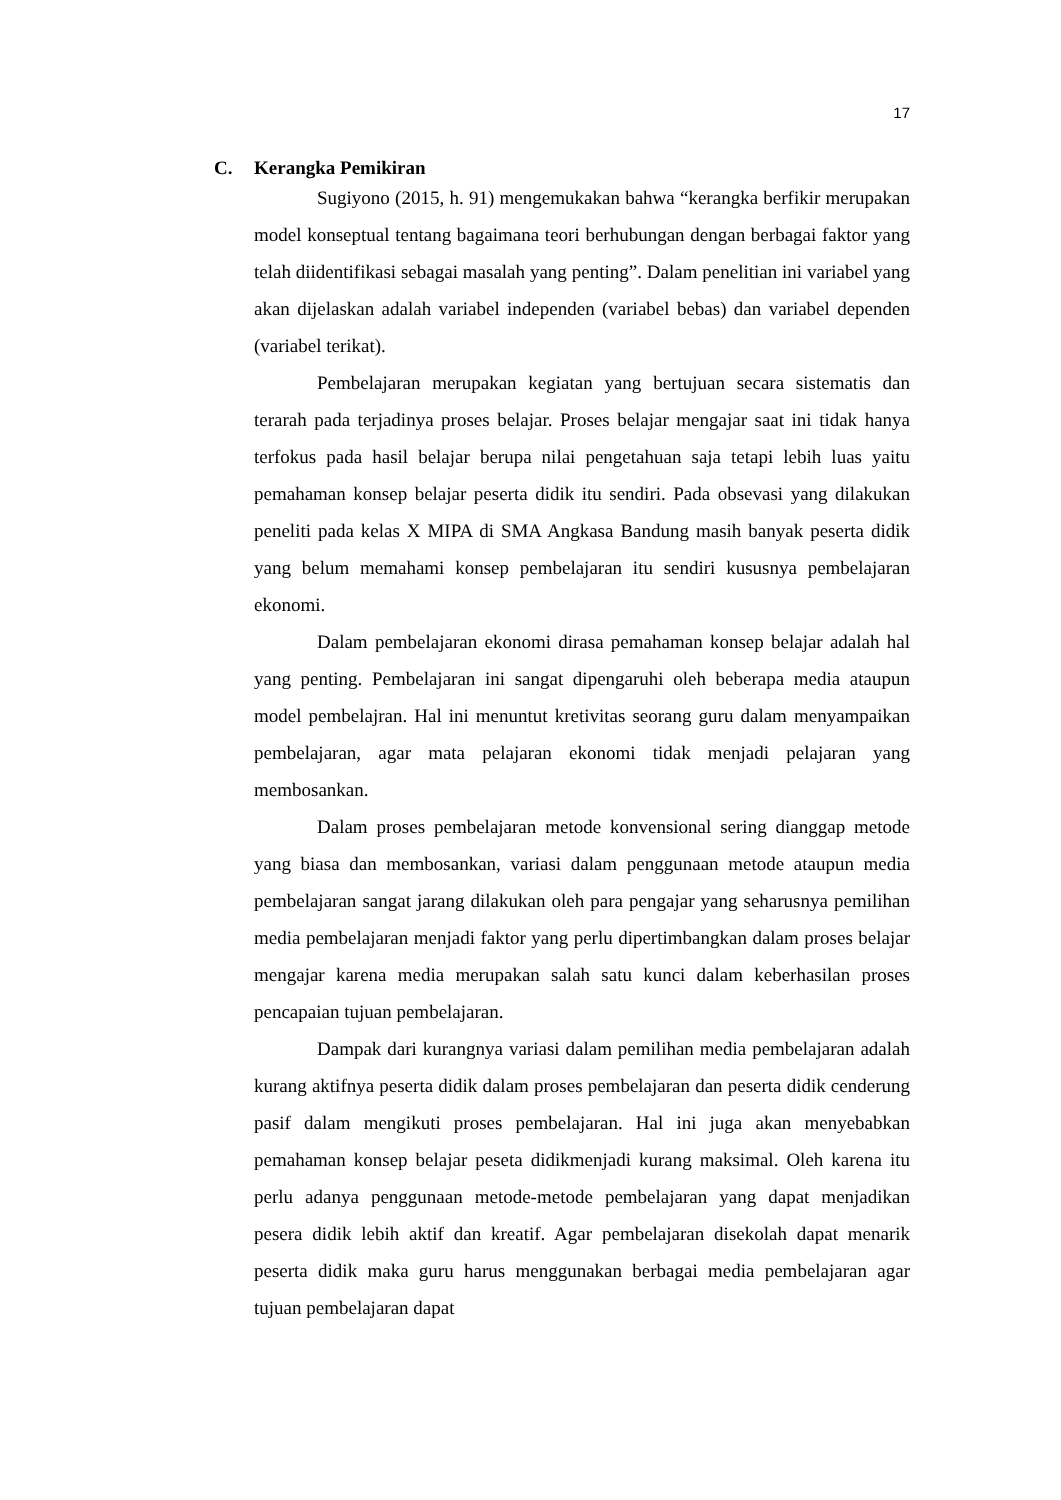17
C. Kerangka Pemikiran
Sugiyono (2015, h. 91) mengemukakan bahwa “kerangka berfikir merupakan model konseptual tentang bagaimana teori berhubungan dengan berbagai faktor yang telah diidentifikasi sebagai masalah yang penting”. Dalam penelitian ini variabel yang akan dijelaskan adalah variabel independen (variabel bebas) dan variabel dependen (variabel terikat).
Pembelajaran merupakan kegiatan yang bertujuan secara sistematis dan terarah pada terjadinya proses belajar. Proses belajar mengajar saat ini tidak hanya terfokus pada hasil belajar berupa nilai pengetahuan saja tetapi lebih luas yaitu pemahaman konsep belajar peserta didik itu sendiri. Pada obsevasi yang dilakukan peneliti pada kelas X MIPA di SMA Angkasa Bandung masih banyak peserta didik yang belum memahami konsep pembelajaran itu sendiri kususnya pembelajaran ekonomi.
Dalam pembelajaran ekonomi dirasa pemahaman konsep belajar adalah hal yang penting. Pembelajaran ini sangat dipengaruhi oleh beberapa media ataupun model pembelajran. Hal ini menuntut kretivitas seorang guru dalam menyampaikan pembelajaran, agar mata pelajaran ekonomi tidak menjadi pelajaran yang membosankan.
Dalam proses pembelajaran metode konvensional sering dianggap metode yang biasa dan membosankan, variasi dalam penggunaan metode ataupun media pembelajaran sangat jarang dilakukan oleh para pengajar yang seharusnya pemilihan media pembelajaran menjadi faktor yang perlu dipertimbangkan dalam proses belajar mengajar karena media merupakan salah satu kunci dalam keberhasilan proses pencapaian tujuan pembelajaran.
Dampak dari kurangnya variasi dalam pemilihan media pembelajaran adalah kurang aktifnya peserta didik dalam proses pembelajaran dan peserta didik cenderung pasif dalam mengikuti proses pembelajaran. Hal ini juga akan menyebabkan pemahaman konsep belajar peseta didikmenjadi kurang maksimal. Oleh karena itu perlu adanya penggunaan metode-metode pembelajaran yang dapat menjadikan pesera didik lebih aktif dan kreatif. Agar pembelajaran disekolah dapat menarik peserta didik maka guru harus menggunakan berbagai media pembelajaran agar tujuan pembelajaran dapat